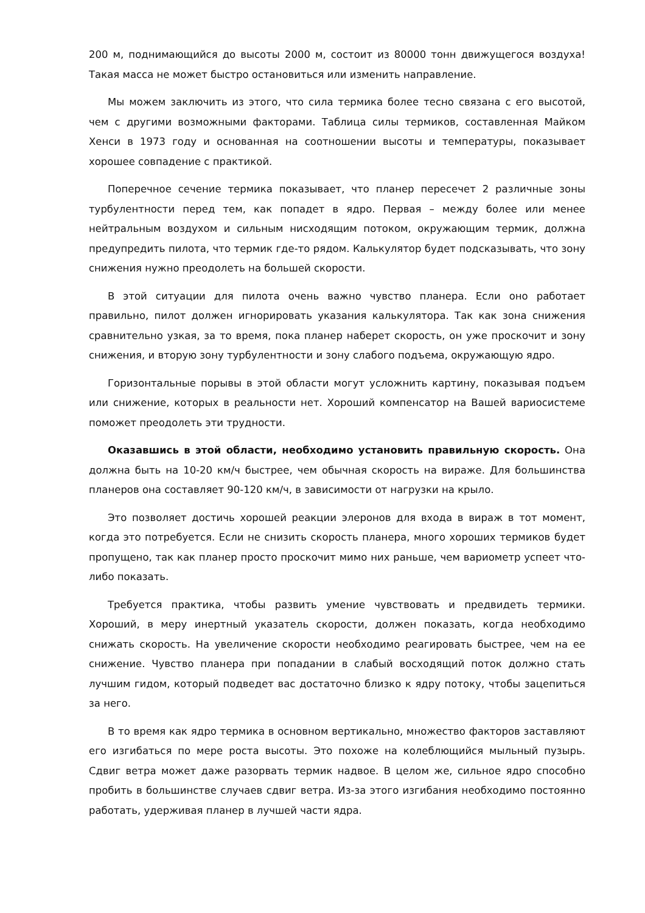200 м, поднимающийся до высоты 2000 м, состоит из 80000 тонн движущегося воздуха! Такая масса не может быстро остановиться или изменить направление.
Мы можем заключить из этого, что сила термика более тесно связана с его высотой, чем с другими возможными факторами. Таблица силы термиков, составленная Майком Хенси в 1973 году и основанная на соотношении высоты и температуры, показывает хорошее совпадение с практикой.
Поперечное сечение термика показывает, что планер пересечет 2 различные зоны турбулентности перед тем, как попадет в ядро. Первая – между более или менее нейтральным воздухом и сильным нисходящим потоком, окружающим термик, должна предупредить пилота, что термик где-то рядом. Калькулятор будет подсказывать, что зону снижения нужно преодолеть на большей скорости.
В этой ситуации для пилота очень важно чувство планера. Если оно работает правильно, пилот должен игнорировать указания калькулятора. Так как зона снижения сравнительно узкая, за то время, пока планер наберет скорость, он уже проскочит и зону снижения, и вторую зону турбулентности и зону слабого подъема, окружающую ядро.
Горизонтальные порывы в этой области могут усложнить картину, показывая подъем или снижение, которых в реальности нет. Хороший компенсатор на Вашей вариосистеме поможет преодолеть эти трудности.
Оказавшись в этой области, необходимо установить правильную скорость. Она должна быть на 10-20 км/ч быстрее, чем обычная скорость на вираже. Для большинства планеров она составляет 90-120 км/ч, в зависимости от нагрузки на крыло.
Это позволяет достичь хорошей реакции элеронов для входа в вираж в тот момент, когда это потребуется. Если не снизить скорость планера, много хороших термиков будет пропущено, так как планер просто проскочит мимо них раньше, чем вариометр успеет что-либо показать.
Требуется практика, чтобы развить умение чувствовать и предвидеть термики. Хороший, в меру инертный указатель скорости, должен показать, когда необходимо снижать скорость. На увеличение скорости необходимо реагировать быстрее, чем на ее снижение. Чувство планера при попадании в слабый восходящий поток должно стать лучшим гидом, который подведет вас достаточно близко к ядру потоку, чтобы зацепиться за него.
В то время как ядро термика в основном вертикально, множество факторов заставляют его изгибаться по мере роста высоты. Это похоже на колеблющийся мыльный пузырь. Сдвиг ветра может даже разорвать термик надвое. В целом же, сильное ядро способно пробить в большинстве случаев сдвиг ветра. Из-за этого изгибания необходимо постоянно работать, удерживая планер в лучшей части ядра.